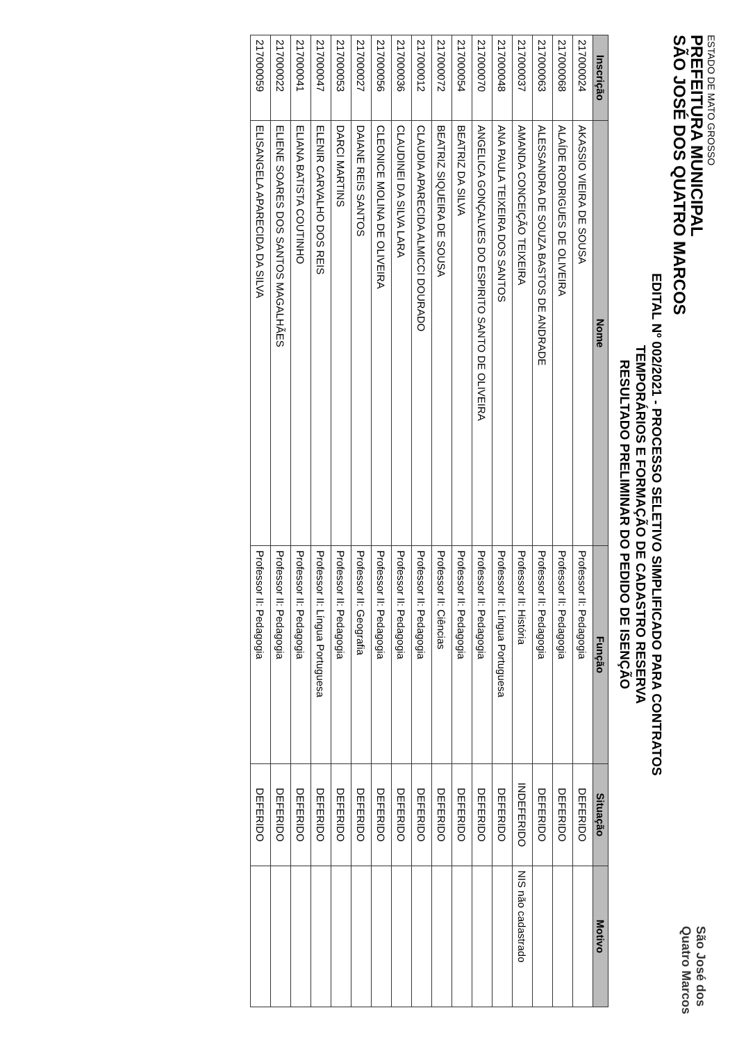ESTADO DE MATO GROSSO
PREFEITURA MUNICIPAL
SÃO JOSÉ DOS QUATRO MARCOS
São José dos
Quatro Marcos
EDITAL Nº 002/2021 - PROCESSO SELETIVO SIMPLIFICADO PARA CONTRATOS
TEMPORÁRIOS E FORMAÇÃO DE CADASTRO RESERVA
RESULTADO PRELIMINAR DO PEDIDO DE ISENÇÃO
| Inscrição | Nome | Função | Situação | Motivo |
| --- | --- | --- | --- | --- |
| 217000024 | AKASSIO VIEIRA DE SOUSA | Professor II: Pedagogia | DEFERIDO | |
| 217000068 | ALAÍDE RODRIGUES DE OLIVEIRA | Professor II: Pedagogia | DEFERIDO | |
| 217000063 | ALESSANDRA DE SOUZA BASTOS DE ANDRADE | Professor II: Pedagogia | DEFERIDO | |
| 217000037 | AMANDA CONCEIÇÃO TEIXEIRA | Professor II: História | INDEFERIDO | NIS não cadastrado |
| 217000048 | ANA PAULA TEIXEIRA DOS SANTOS | Professor II: Língua Portuguesa | DEFERIDO | |
| 217000070 | ANGELICA GONÇALVES DO ESPIRITO SANTO DE OLIVEIRA | Professor II: Pedagogia | DEFERIDO | |
| 217000054 | BEATRIZ DA SILVA | Professor II: Pedagogia | DEFERIDO | |
| 217000072 | BEATRIZ SIQUEIRA DE SOUSA | Professor II: Ciências | DEFERIDO | |
| 217000012 | CLAUDIA APARECIDA ALMICCI DOURADO | Professor II: Pedagogia | DEFERIDO | |
| 217000036 | CLAUDINEI DA SILVA LARA | Professor II: Pedagogia | DEFERIDO | |
| 217000056 | CLEONICE MOLINA DE OLIVEIRA | Professor II: Pedagogia | DEFERIDO | |
| 217000027 | DAIANE REIS SANTOS | Professor II: Geografia | DEFERIDO | |
| 217000053 | DARCI MARTINS | Professor II: Pedagogia | DEFERIDO | |
| 217000047 | ELENIR CARVALHO DOS REIS | Professor II: Língua Portuguesa | DEFERIDO | |
| 217000041 | ELIANA BATISTA COUTINHO | Professor II: Pedagogia | DEFERIDO | |
| 217000022 | ELIENE SOARES DOS SANTOS MAGALHÃES | Professor II: Pedagogia | DEFERIDO | |
| 217000059 | ELISANGELA APARECIDA DA SILVA | Professor II: Pedagogia | DEFERIDO | |